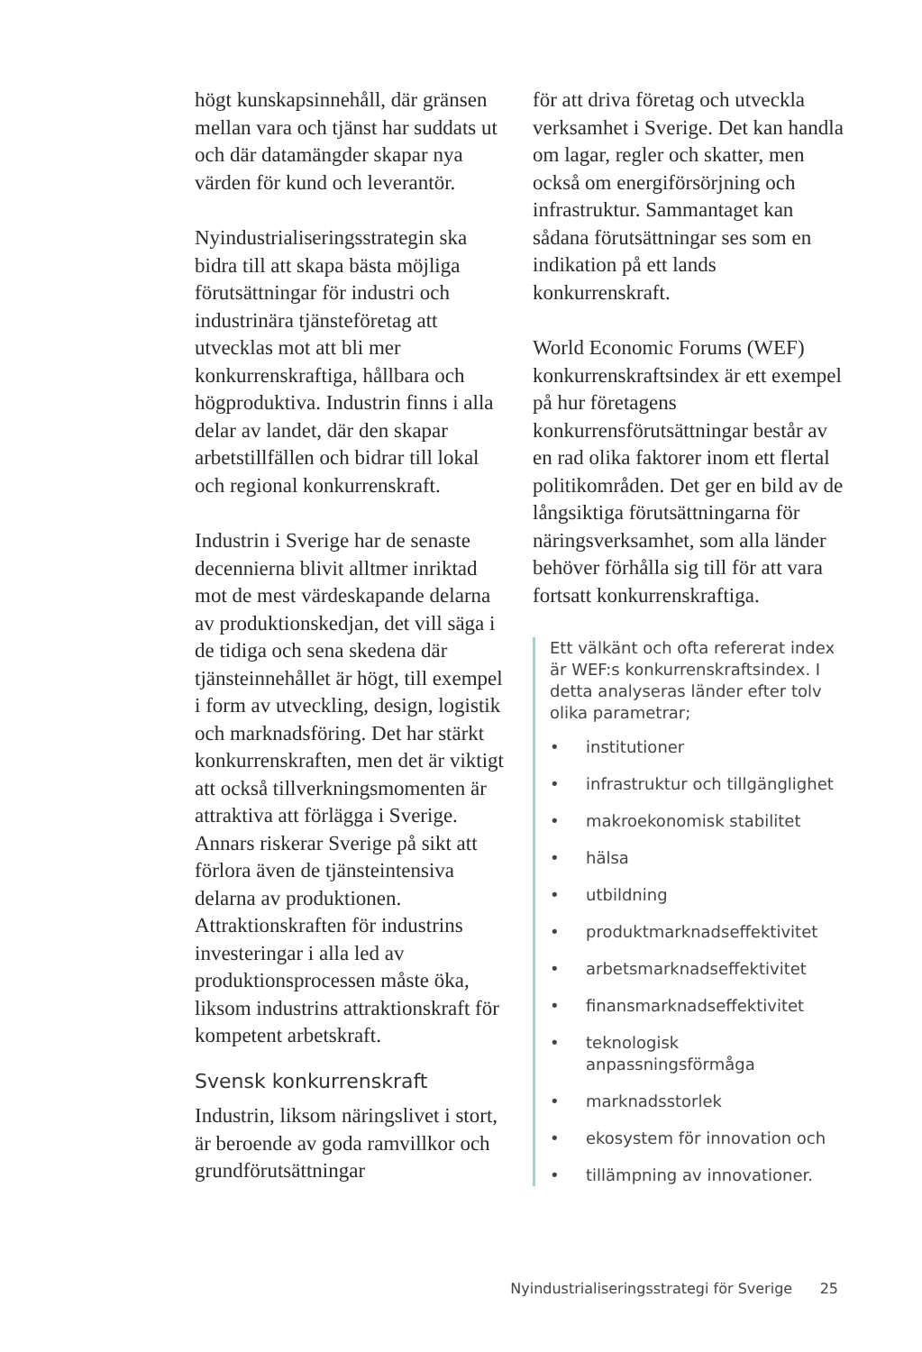högt kunskapsinnehåll, där gränsen mellan vara och tjänst har suddats ut och där datamängder skapar nya värden för kund och leverantör.
Nyindustrialiseringsstrategin ska bidra till att skapa bästa möjliga förutsättningar för industri och industrinära tjänsteföretag att utvecklas mot att bli mer konkurrenskraftiga, hållbara och högproduktiva. Industrin finns i alla delar av landet, där den skapar arbetstillfällen och bidrar till lokal och regional konkurrenskraft.
Industrin i Sverige har de senaste decennierna blivit alltmer inriktad mot de mest värdeskapande delarna av produktionskedjan, det vill säga i de tidiga och sena skedena där tjänsteinnehållet är högt, till exempel i form av utveckling, design, logistik och marknadsföring. Det har stärkt konkurrenskraften, men det är viktigt att också tillverkningsmomenten är attraktiva att förlägga i Sverige. Annars riskerar Sverige på sikt att förlora även de tjänsteintensiva delarna av produktionen. Attraktionskraften för industrins investeringar i alla led av produktionsprocessen måste öka, liksom industrins attraktionskraft för kompetent arbetskraft.
Svensk konkurrenskraft
Industrin, liksom näringslivet i stort, är beroende av goda ramvillkor och grundförutsättningar
för att driva företag och utveckla verksamhet i Sverige. Det kan handla om lagar, regler och skatter, men också om energiförsörjning och infrastruktur. Sammantaget kan sådana förutsättningar ses som en indikation på ett lands konkurrenskraft.
World Economic Forums (WEF) konkurrenskraftsindex är ett exempel på hur företagens konkurrensförutsättningar består av en rad olika faktorer inom ett flertal politikområden. Det ger en bild av de långsiktiga förutsättningarna för näringsverksamhet, som alla länder behöver förhålla sig till för att vara fortsatt konkurrenskraftiga.
Ett välkänt och ofta refererat index är WEF:s konkurrenskraftsindex. I detta analyseras länder efter tolv olika parametrar;
• institutioner
• infrastruktur och tillgänglighet
• makroekonomisk stabilitet
• hälsa
• utbildning
• produktmarknadseffektivitet
• arbetsmarknadseffektivitet
• finansmarknadseffektivitet
• teknologisk anpassningsförmåga
• marknadsstorlek
• ekosystem för innovation och
• tillämpning av innovationer.
Nyindustrialiseringsstrategi för Sverige 25